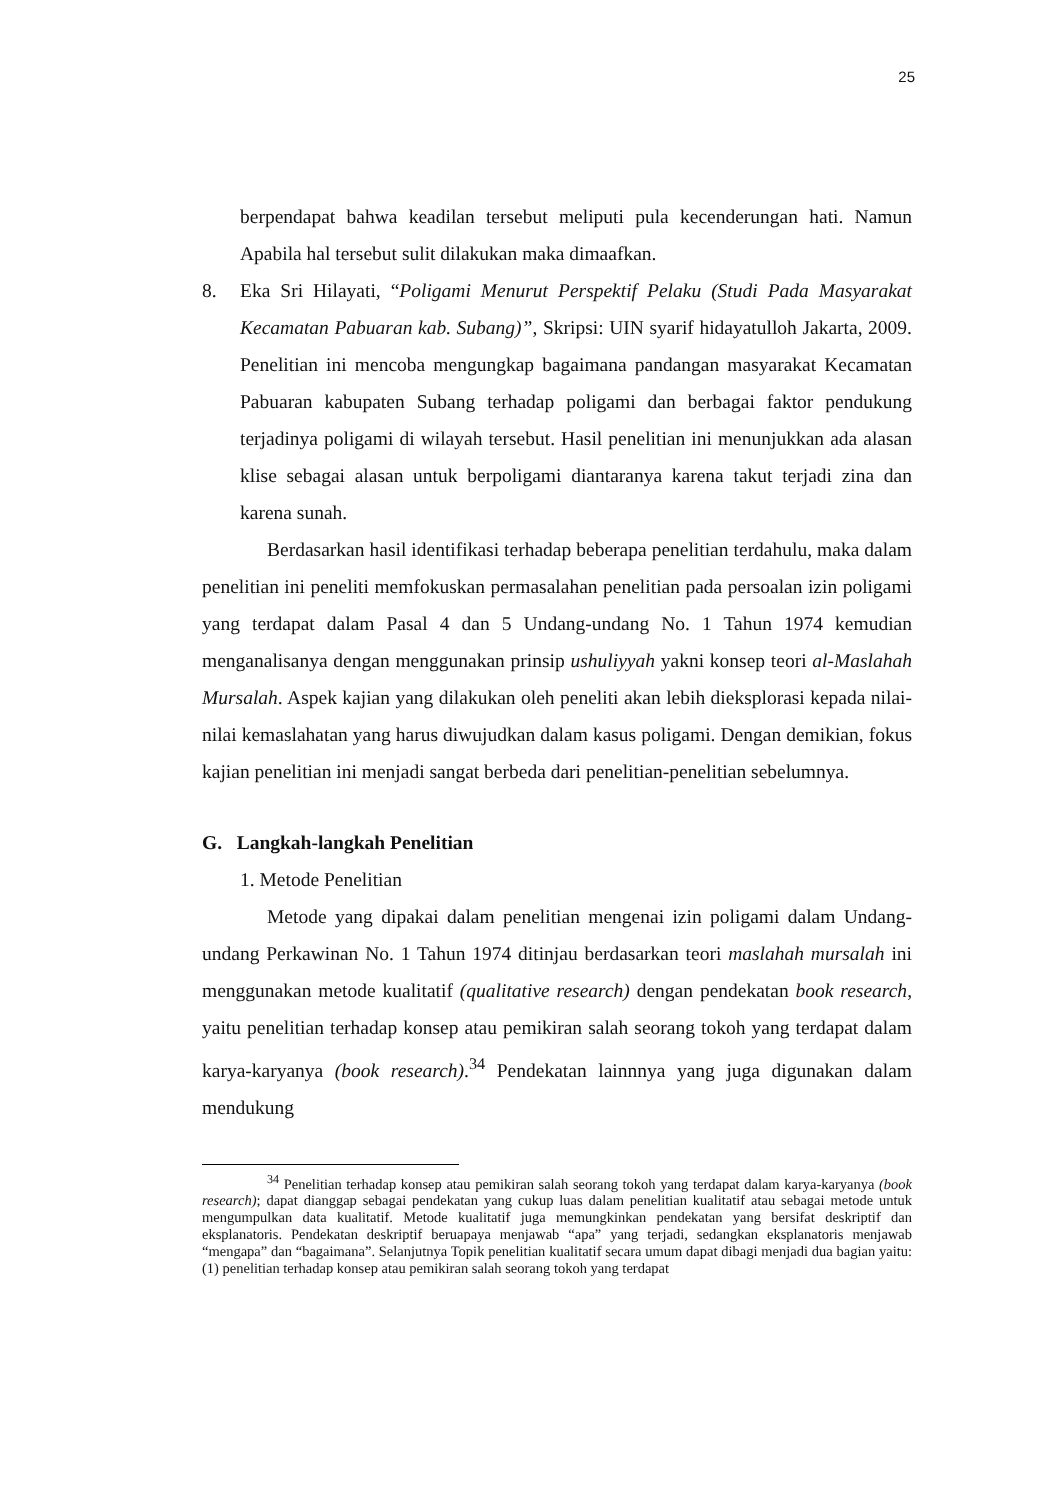25
berpendapat bahwa keadilan tersebut meliputi pula kecenderungan hati. Namun Apabila hal tersebut sulit dilakukan maka dimaafkan.
8. Eka Sri Hilayati, “Poligami Menurut Perspektif Pelaku (Studi Pada Masyarakat Kecamatan Pabuaran kab. Subang)”, Skripsi: UIN syarif hidayatulloh Jakarta, 2009. Penelitian ini mencoba mengungkap bagaimana pandangan masyarakat Kecamatan Pabuaran kabupaten Subang terhadap poligami dan berbagai faktor pendukung terjadinya poligami di wilayah tersebut. Hasil penelitian ini menunjukkan ada alasan klise sebagai alasan untuk berpoligami diantaranya karena takut terjadi zina dan karena sunah.
Berdasarkan hasil identifikasi terhadap beberapa penelitian terdahulu, maka dalam penelitian ini peneliti memfokuskan permasalahan penelitian pada persoalan izin poligami yang terdapat dalam Pasal 4 dan 5 Undang-undang No. 1 Tahun 1974 kemudian menganalisanya dengan menggunakan prinsip ushuliyyah yakni konsep teori al-Maslahah Mursalah. Aspek kajian yang dilakukan oleh peneliti akan lebih dieksplorasi kepada nilai-nilai kemaslahatan yang harus diwujudkan dalam kasus poligami. Dengan demikian, fokus kajian penelitian ini menjadi sangat berbeda dari penelitian-penelitian sebelumnya.
G. Langkah-langkah Penelitian
1. Metode Penelitian
Metode yang dipakai dalam penelitian mengenai izin poligami dalam Undang-undang Perkawinan No. 1 Tahun 1974 ditinjau berdasarkan teori maslahah mursalah ini menggunakan metode kualitatif (qualitative research) dengan pendekatan book research, yaitu penelitian terhadap konsep atau pemikiran salah seorang tokoh yang terdapat dalam karya-karyanya (book research).<sup>34</sup> Pendekatan lainnnya yang juga digunakan dalam mendukung
<sup>34</sup> Penelitian terhadap konsep atau pemikiran salah seorang tokoh yang terdapat dalam karya-karyanya (book research); dapat dianggap sebagai pendekatan yang cukup luas dalam penelitian kualitatif atau sebagai metode untuk mengumpulkan data kualitatif. Metode kualitatif juga memungkinkan pendekatan yang bersifat deskriptif dan eksplanatoris. Pendekatan deskriptif beruapaya menjawab “apa” yang terjadi, sedangkan eksplanatoris menjawab “mengapa” dan “bagaimana”. Selanjutnya Topik penelitian kualitatif secara umum dapat dibagi menjadi dua bagian yaitu: (1) penelitian terhadap konsep atau pemikiran salah seorang tokoh yang terdapat